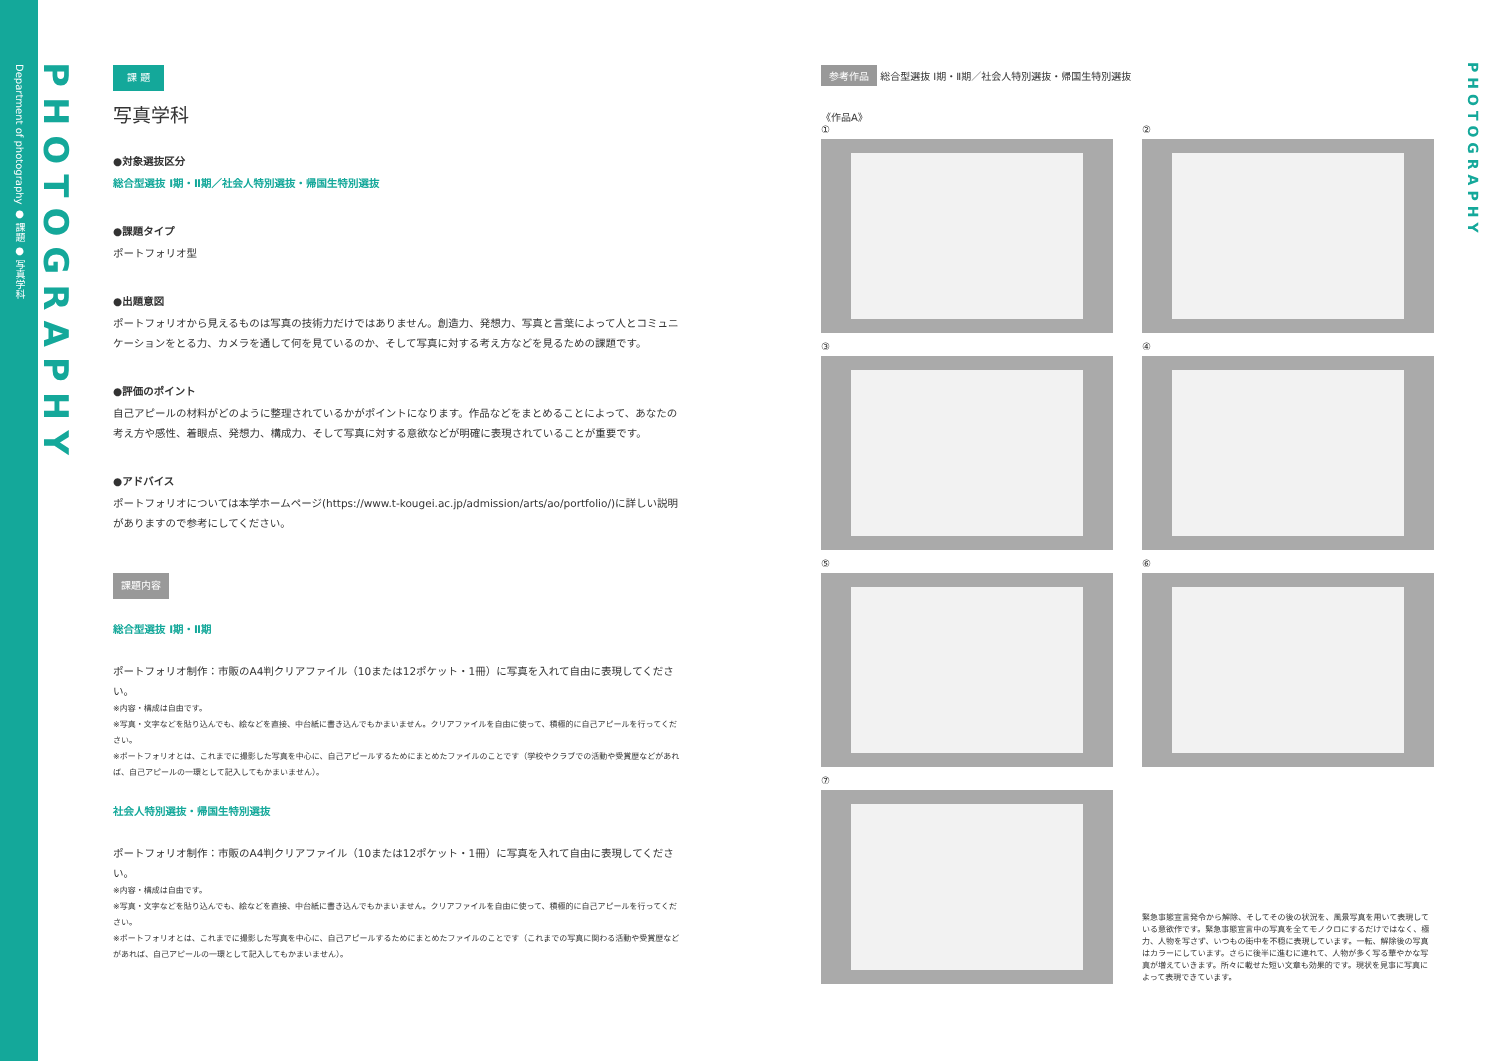Department of photography ● 課題 ● 写真学科
PHOTOGRAPHY
PHOTOGRAPHY
課 題
写真学科
●対象選抜区分
総合型選抜 Ⅰ期・Ⅱ期／社会人特別選抜・帰国生特別選抜
●課題タイプ
ポートフォリオ型
●出題意図
ポートフォリオから見えるものは写真の技術力だけではありません。創造力、発想力、写真と言葉によって人とコミュニケーションをとる力、カメラを通して何を見ているのか、そして写真に対する考え方などを見るための課題です。
●評価のポイント
自己アピールの材料がどのように整理されているかがポイントになります。作品などをまとめることによって、あなたの考え方や感性、着眼点、発想力、構成力、そして写真に対する意欲などが明確に表現されていることが重要です。
●アドバイス
ポートフォリオについては本学ホームページ(https://www.t-kougei.ac.jp/admission/arts/ao/portfolio/)に詳しい説明がありますので参考にしてください。
課題内容
総合型選抜 Ⅰ期・Ⅱ期
ポートフォリオ制作：市販のA4判クリアファイル（10または12ポケット・1冊）に写真を入れて自由に表現してください。
※内容・構成は自由です。
※写真・文字などを貼り込んでも、絵などを直接、中台紙に書き込んでもかまいません。クリアファイルを自由に使って、積極的に自己アピールを行ってください。
※ポートフォリオとは、これまでに撮影した写真を中心に、自己アピールするためにまとめたファイルのことです（学校やクラブでの活動や受賞歴などがあれば、自己アピールの一環として記入してもかまいません）。
社会人特別選抜・帰国生特別選抜
ポートフォリオ制作：市販のA4判クリアファイル（10または12ポケット・1冊）に写真を入れて自由に表現してください。
※内容・構成は自由です。
※写真・文字などを貼り込んでも、絵などを直接、中台紙に書き込んでもかまいません。クリアファイルを自由に使って、積極的に自己アピールを行ってください。
※ポートフォリオとは、これまでに撮影した写真を中心に、自己アピールするためにまとめたファイルのことです（これまでの写真に関わる活動や受賞歴などがあれば、自己アピールの一環として記入してもかまいません）。
参考作品 総合型選抜 Ⅰ期・Ⅱ期／社会人特別選抜・帰国生特別選抜
《作品A》
①
②
③
④
⑤
⑥
⑦
緊急事態宣言発令から解除、そしてその後の状況を、風景写真を用いて表現している意欲作です。緊急事態宣言中の写真を全てモノクロにするだけではなく、極力、人物を写さず、いつもの街中を不穏に表現しています。一転、解除後の写真はカラーにしています。さらに後半に進むに連れて、人物が多く写る華やかな写真が増えていきます。所々に載せた短い文章も効果的です。現状を見事に写真によって表現できています。